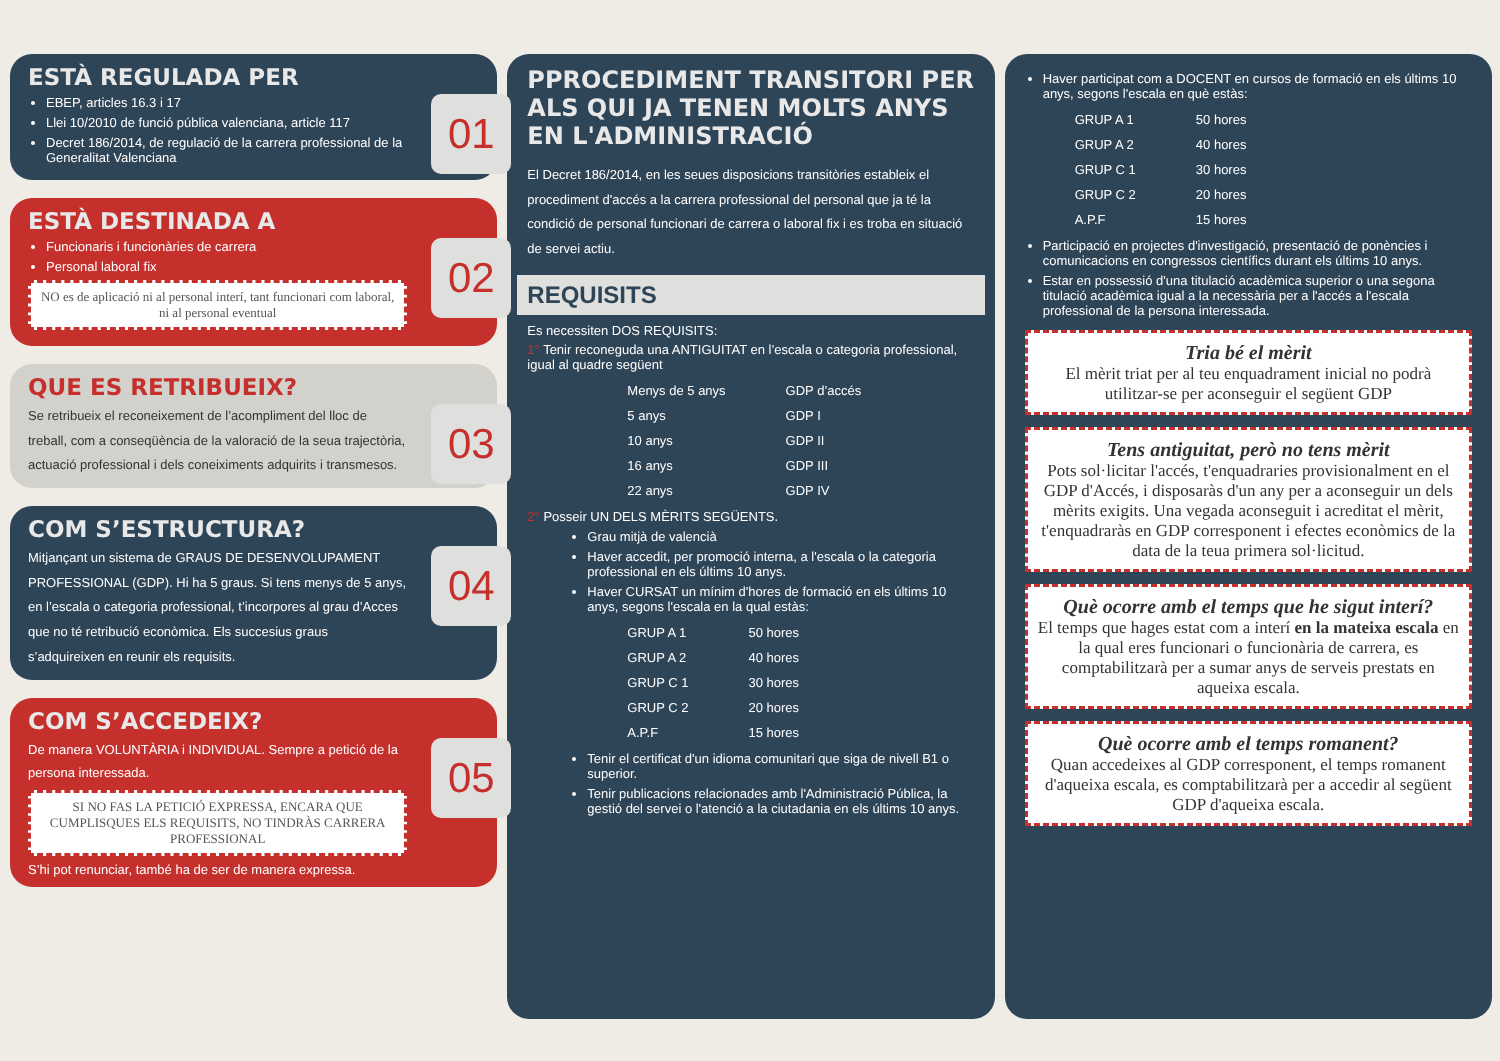ESTÀ REGULADA PER
EBEP, articles 16.3 i 17
Llei 10/2010 de funció pública valenciana, article 117
Decret 186/2014, de regulació de la carrera professional de la Generalitat Valenciana
01
ESTÀ DESTINADA A
Funcionaris i funcionàries de carrera
Personal laboral fix
NO es de aplicació ni al personal interí, tant funcionari com laboral, ni al personal eventual
02
QUE ES RETRIBUEIX?
Se retribueix el reconeixement de l’acompliment del lloc de treball, com a conseqüència de la valoració de la seua trajectòria, actuació professional i dels coneiximents adquirits i transmesos.
03
COM S’ESTRUCTURA?
Mitjançant un sistema de GRAUS DE DESENVOLUPAMENT PROFESSIONAL (GDP). Hi ha 5 graus. Si tens menys de 5 anys, en l’escala o categoria professional, t’incorpores al grau d’Acces que no té retribució econòmica. Els succesius graus s’adquireixen en reunir els requisits.
04
COM S’ACCEDEIX?
De manera VOLUNTÀRIA i INDIVIDUAL. Sempre a petició de la persona interessada.
SI NO FAS LA PETICIÓ EXPRESSA, ENCARA QUE CUMPLISQUES ELS REQUISITS, NO TINDRÀS CARRERA PROFESSIONAL
S’hi pot renunciar, també ha de ser de manera expressa.
05
PPROCEDIMENT TRANSITORI PER ALS QUI JA TENEN MOLTS ANYS EN L'ADMINISTRACIÓ
El Decret 186/2014, en les seues disposicions transitòries estableix el procediment d'accés a la carrera professional del personal que ja té la condició de personal funcionari de carrera o laboral fix i es troba en situació de servei actiu.
REQUISITS
Es necessiten DOS REQUISITS:
1° Tenir reconeguda una ANTIGUITAT en l’escala o categoria professional, igual al quadre següent
| Menys de 5 anys | GDP d’accés |
| 5 anys | GDP I |
| 10 anys | GDP II |
| 16 anys | GDP III |
| 22 anys | GDP IV |
2° Posseir UN DELS MÈRITS SEGÜENTS.
Grau mitjà de valencià
Haver accedit, per promoció interna, a l'escala o la categoria professional en els últims 10 anys.
Haver CURSAT un mínim d'hores de formació en els últims 10 anys, segons l'escala en la qual estàs:
| GRUP A 1 | 50 hores |
| GRUP A 2 | 40 hores |
| GRUP C 1 | 30 hores |
| GRUP C 2 | 20 hores |
| A.P.F | 15 hores |
Tenir el certificat d'un idioma comunitari que siga de nivell B1 o superior.
Tenir publicacions relacionades amb l'Administració Pública, la gestió del servei o l'atenció a la ciutadania en els últims 10 anys.
06
Haver participat com a DOCENT en cursos de formació en els últims 10 anys, segons l'escala en què estàs:
| GRUP A 1 | 50 hores |
| GRUP A 2 | 40 hores |
| GRUP C 1 | 30 hores |
| GRUP C 2 | 20 hores |
| A.P.F | 15 hores |
Participació en projectes d'investigació, presentació de ponències i comunicacions en congressos científics durant els últims 10 anys.
Estar en possessió d'una titulació acadèmica superior o una segona titulació acadèmica igual a la necessària per a l'accés a l'escala professional de la persona interessada.
Tria bé el mèrit
El mèrit triat per al teu enquadrament inicial no podrà utilitzar-se per aconseguir el següent GDP
Tens antiguitat, però no tens mèrit
Pots sol·licitar l'accés, t'enquadraries provisionalment en el GDP d'Accés, i disposaràs d'un any per a aconseguir un dels mèrits exigits. Una vegada aconseguit i acreditat el mèrit, t'enquadraràs en GDP corresponent i efectes econòmics de la data de la teua primera sol·licitud.
Què ocorre amb el temps que he sigut interí?
El temps que hages estat com a interí en la mateixa escala en la qual eres funcionari o funcionària de carrera, es comptabilitzarà per a sumar anys de serveis prestats en aqueixa escala.
Què ocorre amb el temps romanent?
Quan accedeixes al GDP corresponent, el temps romanent d'aqueixa escala, es comptabilitzarà per a accedir al següent GDP d'aqueixa escala.